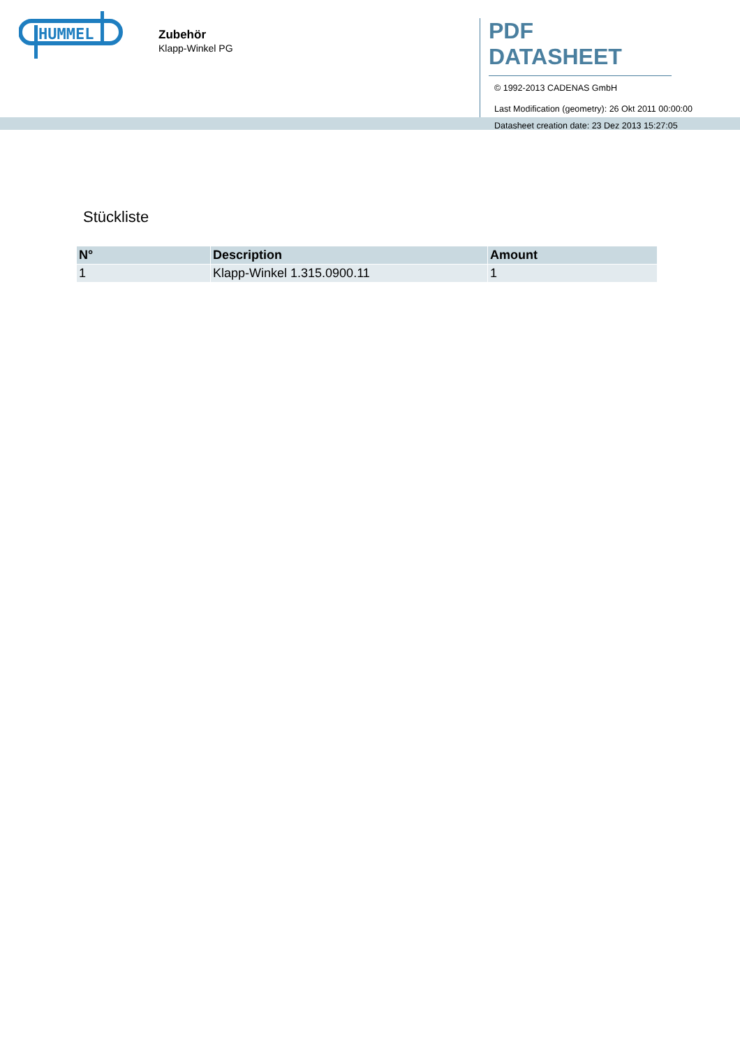HUMMEL
Zubehör
Klapp-Winkel PG
PDF DATASHEET
© 1992-2013 CADENAS GmbH
Last Modification (geometry): 26 Okt 2011 00:00:00
Datasheet creation date: 23 Dez 2013 15:27:05
Stückliste
| N° | Description | Amount |
| --- | --- | --- |
| 1 | Klapp-Winkel 1.315.0900.11 | 1 |